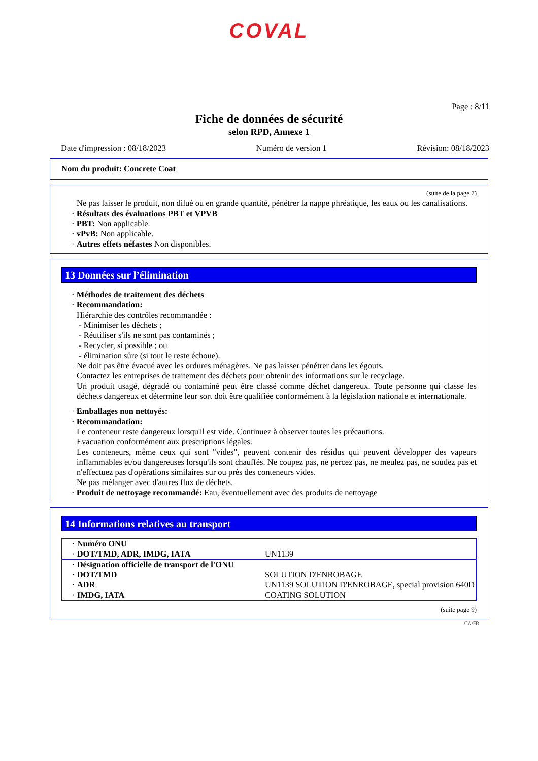COVAL
Page : 8/11
Fiche de données de sécurité
selon RPD, Annexe 1
Date d'impression : 08/18/2023 Numéro de version 1 Révision: 08/18/2023
Nom du produit: Concrete Coat
(suite de la page 7)
Ne pas laisser le produit, non dilué ou en grande quantité, pénétrer la nappe phréatique, les eaux ou les canalisations.
· Résultats des évaluations PBT et VPVB
· PBT: Non applicable.
· vPvB: Non applicable.
· Autres effets néfastes Non disponibles.
13 Données sur l’élimination
· Méthodes de traitement des déchets
· Recommandation:
Hiérarchie des contrôles recommandée :
- Minimiser les déchets ;
- Réutiliser s'ils ne sont pas contaminés ;
- Recycler, si possible ; ou
- élimination sûre (si tout le reste échoue).
Ne doit pas être évacué avec les ordures ménagères. Ne pas laisser pénétrer dans les égouts.
Contactez les entreprises de traitement des déchets pour obtenir des informations sur le recyclage.
Un produit usagé, dégradé ou contaminé peut être classé comme déchet dangereux. Toute personne qui classe les déchets dangereux et détermine leur sort doit être qualifiée conformément à la législation nationale et internationale.
· Emballages non nettoyés:
· Recommandation:
Le conteneur reste dangereux lorsqu'il est vide. Continuez à observer toutes les précautions.
Evacuation conformément aux prescriptions légales.
Les conteneurs, même ceux qui sont "vides", peuvent contenir des résidus qui peuvent développer des vapeurs inflammables et/ou dangereuses lorsqu'ils sont chauffés. Ne coupez pas, ne percez pas, ne meulez pas, ne soudez pas et n'effectuez pas d'opérations similaires sur ou près des conteneurs vides.
Ne pas mélanger avec d'autres flux de déchets.
· Produit de nettoyage recommandé: Eau, éventuellement avec des produits de nettoyage
14 Informations relatives au transport
| · Numéro ONU | |
| · DOT/TMD, ADR, IMDG, IATA | UN1139 |
| · Désignation officielle de transport de l'ONU | |
| · DOT/TMD | SOLUTION D'ENROBAGE |
| · ADR | UN1139 SOLUTION D'ENROBAGE, special provision 640D |
| · IMDG, IATA | COATING SOLUTION |
(suite page 9)
CA/FR